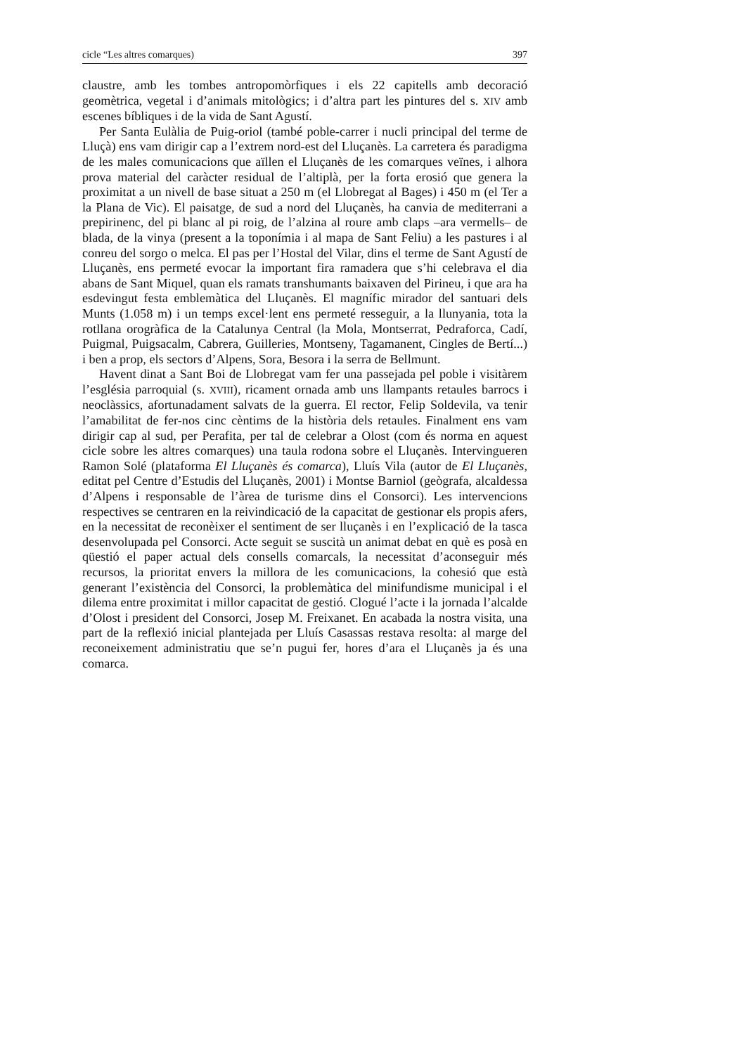cicle “Les altres comarques) 397
claustre, amb les tombes antropomòrfiques i els 22 capitells amb decoració geomètrica, vegetal i d’animals mitològics; i d’altra part les pintures del s. XIV amb escenes bíbliques i de la vida de Sant Agustí.
Per Santa Eulàlia de Puig-oriol (també poble-carrer i nucli principal del terme de Lluçà) ens vam dirigir cap a l’extrem nord-est del Lluçanès. La carretera és paradigma de les males comunicacions que aïllen el Lluçanès de les comarques veïnes, i alhora prova material del caràcter residual de l’altiplà, per la forta erosió que genera la proximitat a un nivell de base situat a 250 m (el Llobregat al Bages) i 450 m (el Ter a la Plana de Vic). El paisatge, de sud a nord del Lluçanès, ha canvia de mediterrani a prepirinenc, del pi blanc al pi roig, de l’alzina al roure amb claps –ara vermells– de blada, de la vinya (present a la toponímia i al mapa de Sant Feliu) a les pastures i al conreu del sorgo o melca. El pas per l’Hostal del Vilar, dins el terme de Sant Agustí de Lluçanès, ens permeté evocar la important fira ramadera que s’hi celebrava el dia abans de Sant Miquel, quan els ramats transhumants baixaven del Pirineu, i que ara ha esdevingut festa emblemàtica del Lluçanès. El magnífic mirador del santuari dels Munts (1.058 m) i un temps excel·lent ens permeté resseguir, a la llunyania, tota la rotllana orogràfica de la Catalunya Central (la Mola, Montserrat, Pedraforca, Cadí, Puigmal, Puigsacalm, Cabrera, Guilleries, Montseny, Tagamanent, Cingles de Bertí...) i ben a prop, els sectors d’Alpens, Sora, Besora i la serra de Bellmunt.
Havent dinat a Sant Boi de Llobregat vam fer una passejada pel poble i visitàrem l’església parroquial (s. XVIII), ricament ornada amb uns llampants retaules barrocs i neoclàssics, afortunadament salvats de la guerra. El rector, Felip Soldevila, va tenir l’amabilitat de fer-nos cinc cèntims de la història dels retaules. Finalment ens vam dirigir cap al sud, per Perafita, per tal de celebrar a Olost (com és norma en aquest cicle sobre les altres comarques) una taula rodona sobre el Lluçanès. Intervingueren Ramon Solé (plataforma El Lluçanès és comarca), Lluís Vila (autor de El Lluçanès, editat pel Centre d’Estudis del Lluçanès, 2001) i Montse Barniol (geògrafa, alcaldessa d’Alpens i responsable de l’àrea de turisme dins el Consorci). Les intervencions respectives se centraren en la reivindicació de la capacitat de gestionar els propis afers, en la necessitat de reconèixer el sentiment de ser lluçanès i en l’explicació de la tasca desenvolupada pel Consorci. Acte seguit se suscità un animat debat en què es posà en qüestió el paper actual dels consells comarcals, la necessitat d’aconseguir més recursos, la prioritat envers la millora de les comunicacions, la cohesió que està generant l’existència del Consorci, la problemàtica del minifundisme municipal i el dilema entre proximitat i millor capacitat de gestió. Clogué l’acte i la jornada l’alcalde d’Olost i president del Consorci, Josep M. Freixanet. En acabada la nostra visita, una part de la reflexió inicial plantejada per Lluís Casassas restava resolta: al marge del reconeixement administratiu que se’n pugui fer, hores d’ara el Lluçanès ja és una comarca.